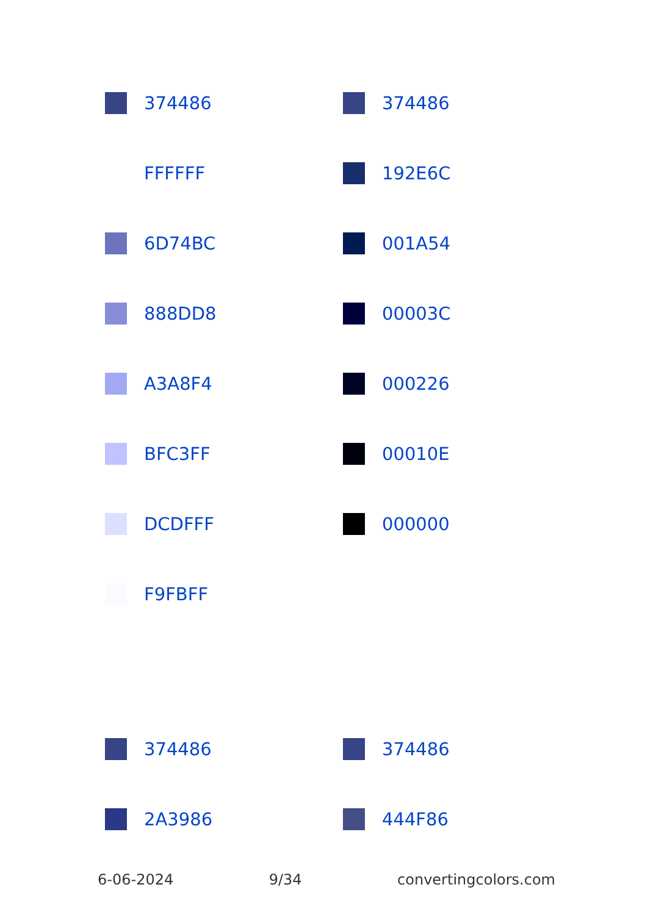374486 374486
FFFFFF 192E6C
6D74BC 001A54
888DD8 00003C
A3A8F4 000226
BFC3FF 00010E
DCDFFF 000000
F9FBFF
374486 374486
2A3986 444F86
6-06-2024 9/34 convertingcolors.com